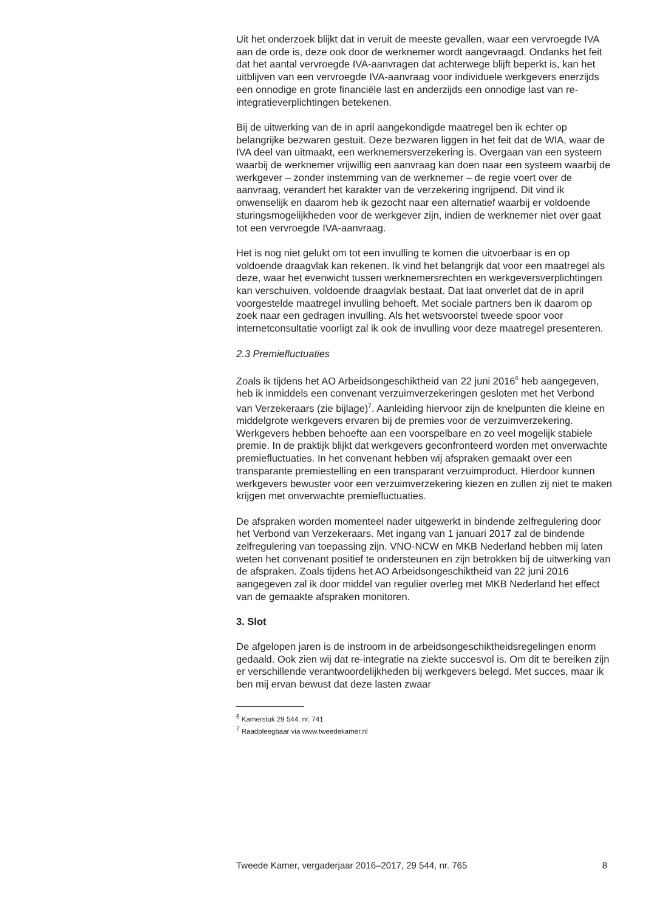Uit het onderzoek blijkt dat in veruit de meeste gevallen, waar een vervroegde IVA aan de orde is, deze ook door de werknemer wordt aangevraagd. Ondanks het feit dat het aantal vervroegde IVA-aanvragen dat achterwege blijft beperkt is, kan het uitblijven van een vervroegde IVA-aanvraag voor individuele werkgevers enerzijds een onnodige en grote financiële last en anderzijds een onnodige last van re-integratieverplichtingen betekenen.
Bij de uitwerking van de in april aangekondigde maatregel ben ik echter op belangrijke bezwaren gestuit. Deze bezwaren liggen in het feit dat de WIA, waar de IVA deel van uitmaakt, een werknemersverzekering is. Overgaan van een systeem waarbij de werknemer vrijwillig een aanvraag kan doen naar een systeem waarbij de werkgever – zonder instemming van de werknemer – de regie voert over de aanvraag, verandert het karakter van de verzekering ingrijpend. Dit vind ik onwenselijk en daarom heb ik gezocht naar een alternatief waarbij er voldoende sturingsmogelijkheden voor de werkgever zijn, indien de werknemer niet over gaat tot een vervroegde IVA-aanvraag.
Het is nog niet gelukt om tot een invulling te komen die uitvoerbaar is en op voldoende draagvlak kan rekenen. Ik vind het belangrijk dat voor een maatregel als deze, waar het evenwicht tussen werknemersrechten en werkgeversverplichtingen kan verschuiven, voldoende draagvlak bestaat. Dat laat onverlet dat de in april voorgestelde maatregel invulling behoeft. Met sociale partners ben ik daarom op zoek naar een gedragen invulling. Als het wetsvoorstel tweede spoor voor internetconsultatie voorligt zal ik ook de invulling voor deze maatregel presenteren.
2.3 Premiefluctuaties
Zoals ik tijdens het AO Arbeidsongeschiktheid van 22 juni 2016<sup>6</sup> heb aangegeven, heb ik inmiddels een convenant verzuimverzekeringen gesloten met het Verbond van Verzekeraars (zie bijlage)<sup>7</sup>. Aanleiding hiervoor zijn de knelpunten die kleine en middelgrote werkgevers ervaren bij de premies voor de verzuimverzekering. Werkgevers hebben behoefte aan een voorspelbare en zo veel mogelijk stabiele premie. In de praktijk blijkt dat werkgevers geconfronteerd worden met onverwachte premiefluctuaties. In het convenant hebben wij afspraken gemaakt over een transparante premiestelling en een transparant verzuimproduct. Hierdoor kunnen werkgevers bewuster voor een verzuimverzekering kiezen en zullen zij niet te maken krijgen met onverwachte premiefluctuaties.
De afspraken worden momenteel nader uitgewerkt in bindende zelfregulering door het Verbond van Verzekeraars. Met ingang van 1 januari 2017 zal de bindende zelfregulering van toepassing zijn. VNO-NCW en MKB Nederland hebben mij laten weten het convenant positief te ondersteunen en zijn betrokken bij de uitwerking van de afspraken. Zoals tijdens het AO Arbeidsongeschiktheid van 22 juni 2016 aangegeven zal ik door middel van regulier overleg met MKB Nederland het effect van de gemaakte afspraken monitoren.
3. Slot
De afgelopen jaren is de instroom in de arbeidsongeschiktheidsregelingen enorm gedaald. Ook zien wij dat re-integratie na ziekte succesvol is. Om dit te bereiken zijn er verschillende verantwoordelijkheden bij werkgevers belegd. Met succes, maar ik ben mij ervan bewust dat deze lasten zwaar
<sup>6</sup> Kamerstuk 29 544, nr. 741
<sup>7</sup> Raadpleegbaar via www.tweedekamer.nl
Tweede Kamer, vergaderjaar 2016–2017, 29 544, nr. 765 8